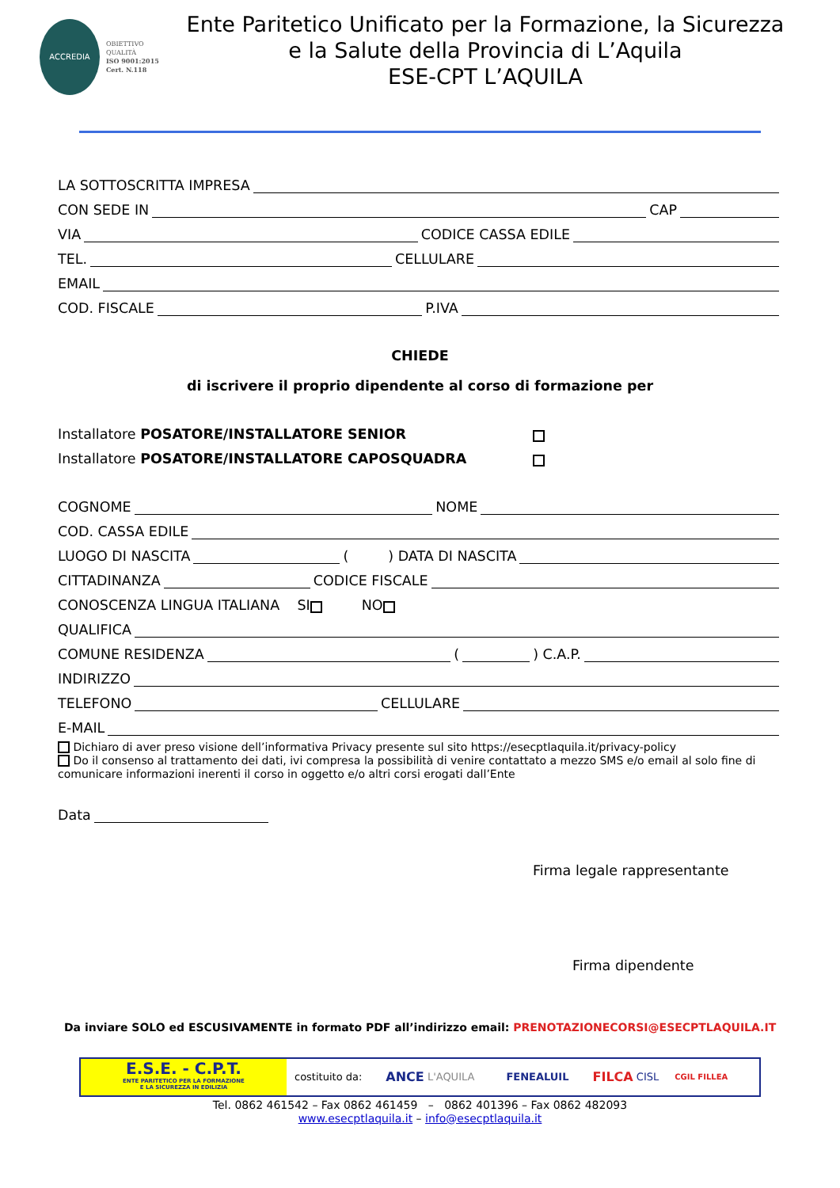ACCREDIA
OBIETTIVO
QUALITÀ
ISO 9001:2015
Cert. N.118
Ente Paritetico Unificato per la Formazione, la Sicurezza
e la Salute della Provincia di L’Aquila
ESE-CPT L’AQUILA
LA SOTTOSCRITTA IMPRESA
CON SEDE IN CAP
VIA CODICE CASSA EDILE
TEL. CELLULARE
EMAIL
COD. FISCALE P.IVA
CHIEDE
di iscrivere il proprio dipendente al corso di formazione per
Installatore POSATORE/INSTALLATORE SENIOR
Installatore POSATORE/INSTALLATORE CAPOSQUADRA
COGNOME NOME
COD. CASSA EDILE
LUOGO DI NASCITA ( ) DATA DI NASCITA
CITTADINANZA CODICE FISCALE
CONOSCENZA LINGUA ITALIANA SI NO
QUALIFICA
COMUNE RESIDENZA ( ) C.A.P.
INDIRIZZO
TELEFONO CELLULARE
E-MAIL
Dichiaro di aver preso visione dell’informativa Privacy presente sul sito https://esecptlaquila.it/privacy-policy
Do il consenso al trattamento dei dati, ivi compresa la possibilità di venire contattato a mezzo SMS e/o email al solo fine di comunicare informazioni inerenti il corso in oggetto e/o altri corsi erogati dall’Ente
Data
Firma legale rappresentante
Firma dipendente
Da inviare SOLO ed ESCUSIVAMENTE in formato PDF all’indirizzo email: PRENOTAZIONECORSI@ESECPTLAQUILA.IT
E.S.E. - C.P.T.
ENTE PARITETICO PER LA FORMAZIONE
E LA SICUREZZA IN EDILIZIA
costituito da: ANCE L'AQUILA FENEALUIL FILCA CISL CGIL FILLEA
Tel. 0862 461542 – Fax 0862 461459 – 0862 401396 – Fax 0862 482093
www.esecptlaquila.it – info@esecptlaquila.it